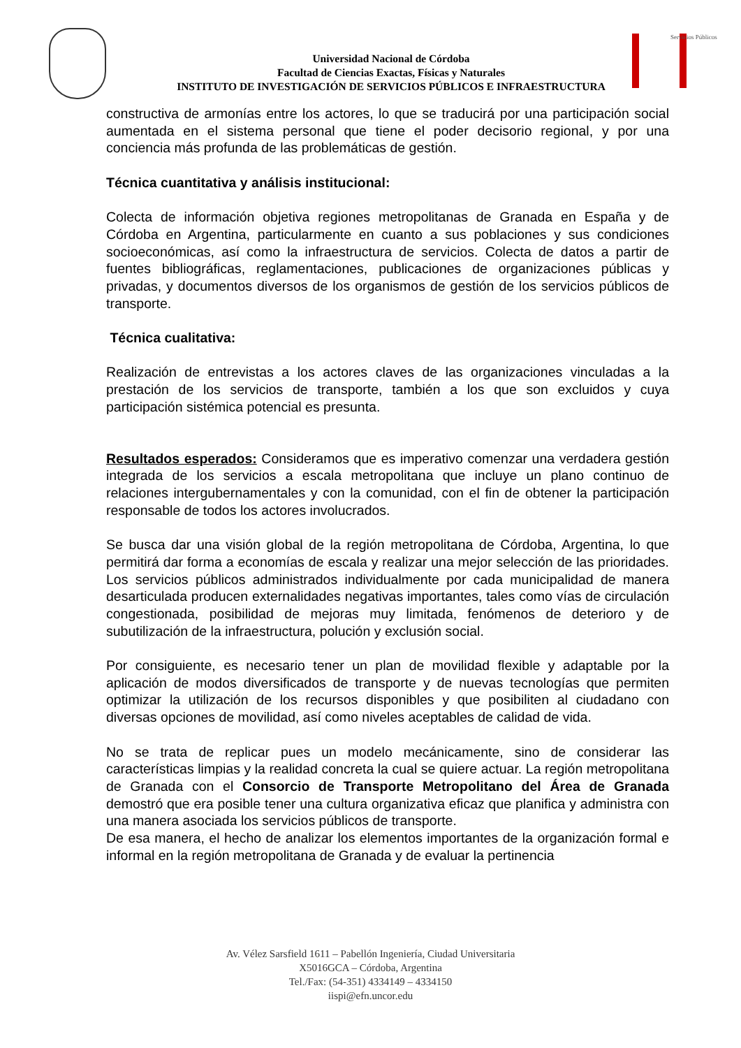Universidad Nacional de Córdoba
Facultad de Ciencias Exactas, Físicas y Naturales
INSTITUTO DE INVESTIGACIÓN DE SERVICIOS PÚBLICOS E INFRAESTRUCTURA
Servicios Públicos
constructiva de armonías entre los actores, lo que se traducirá por una participación social aumentada en el sistema personal que tiene el poder decisorio regional, y por una conciencia más profunda de las problemáticas de gestión.
Técnica cuantitativa y análisis institucional:
Colecta de información objetiva regiones metropolitanas de Granada en España y de Córdoba en Argentina, particularmente en cuanto a sus poblaciones y sus condiciones socioeconómicas, así como la infraestructura de servicios. Colecta de datos a partir de fuentes bibliográficas, reglamentaciones, publicaciones de organizaciones públicas y privadas, y documentos diversos de los organismos de gestión de los servicios públicos de transporte.
Técnica cualitativa:
Realización de entrevistas a los actores claves de las organizaciones vinculadas a la prestación de los servicios de transporte, también a los que son excluidos y cuya participación sistémica potencial es presunta.
Resultados esperados: Consideramos que es imperativo comenzar una verdadera gestión integrada de los servicios a escala metropolitana que incluye un plano continuo de relaciones intergubernamentales y con la comunidad, con el fin de obtener la participación responsable de todos los actores involucrados.
Se busca dar una visión global de la región metropolitana de Córdoba, Argentina, lo que permitirá dar forma a economías de escala y realizar una mejor selección de las prioridades. Los servicios públicos administrados individualmente por cada municipalidad de manera desarticulada producen externalidades negativas importantes, tales como vías de circulación congestionada, posibilidad de mejoras muy limitada, fenómenos de deterioro y de subutilización de la infraestructura, polución y exclusión social.
Por consiguiente, es necesario tener un plan de movilidad flexible y adaptable por la aplicación de modos diversificados de transporte y de nuevas tecnologías que permiten optimizar la utilización de los recursos disponibles y que posibiliten al ciudadano con diversas opciones de movilidad, así como niveles aceptables de calidad de vida.
No se trata de replicar pues un modelo mecánicamente, sino de considerar las características limpias y la realidad concreta la cual se quiere actuar. La región metropolitana de Granada con el Consorcio de Transporte Metropolitano del Área de Granada demostró que era posible tener una cultura organizativa eficaz que planifica y administra con una manera asociada los servicios públicos de transporte.
De esa manera, el hecho de analizar los elementos importantes de la organización formal e informal en la región metropolitana de Granada y de evaluar la pertinencia
Av. Vélez Sarsfield 1611 – Pabellón Ingeniería, Ciudad Universitaria
X5016GCA – Córdoba, Argentina
Tel./Fax: (54-351) 4334149 – 4334150
iispi@efn.uncor.edu